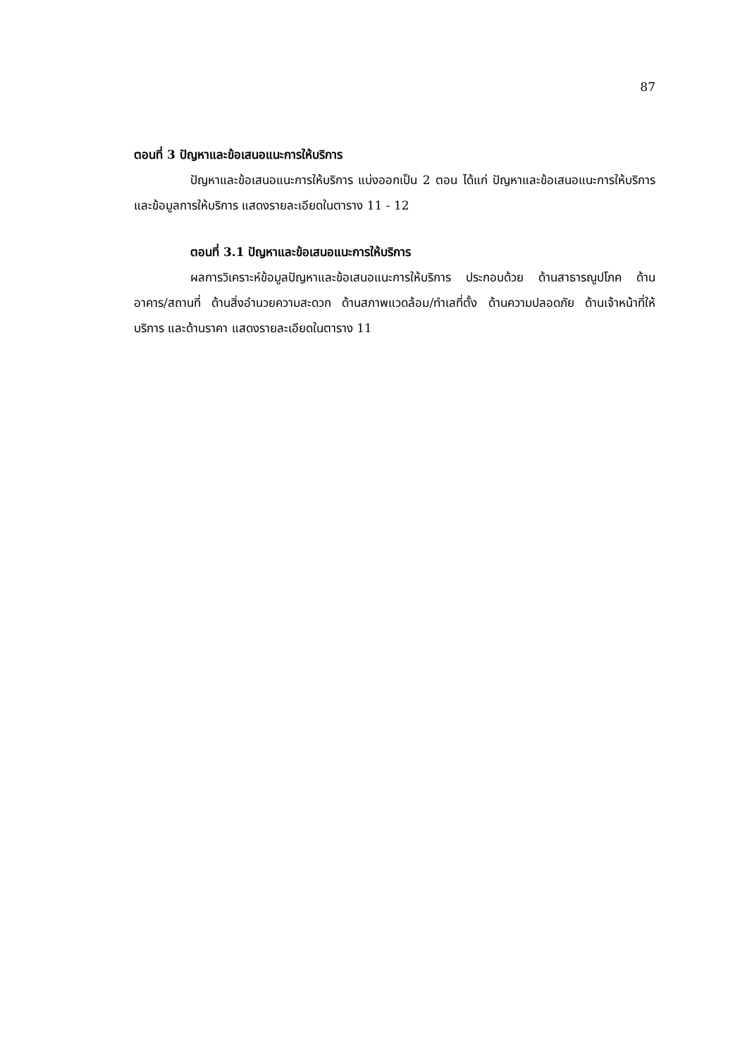87
ตอนที่ 3 ปัญหาและข้อเสนอแนะการให้บริการ
ปัญหาและข้อเสนอแนะการให้บริการ แบ่งออกเป็น 2 ตอน ได้แก่ ปัญหาและข้อเสนอแนะการให้บริการ และข้อมูลการให้บริการ แสดงรายละเอียดในตาราง 11 - 12
ตอนที่ 3.1 ปัญหาและข้อเสนอแนะการให้บริการ
ผลการวิเคราะห์ข้อมูลปัญหาและข้อเสนอแนะการให้บริการ ประกอบด้วย ด้านสาธารณูปโภค ด้านอาคาร/สถานที่ ด้านสิ่งอำนวยความสะดวก ด้านสภาพแวดล้อม/ทำเลที่ตั้ง ด้านความปลอดภัย ด้านเจ้าหน้าที่ให้บริการ และด้านราคา แสดงรายละเอียดในตาราง 11